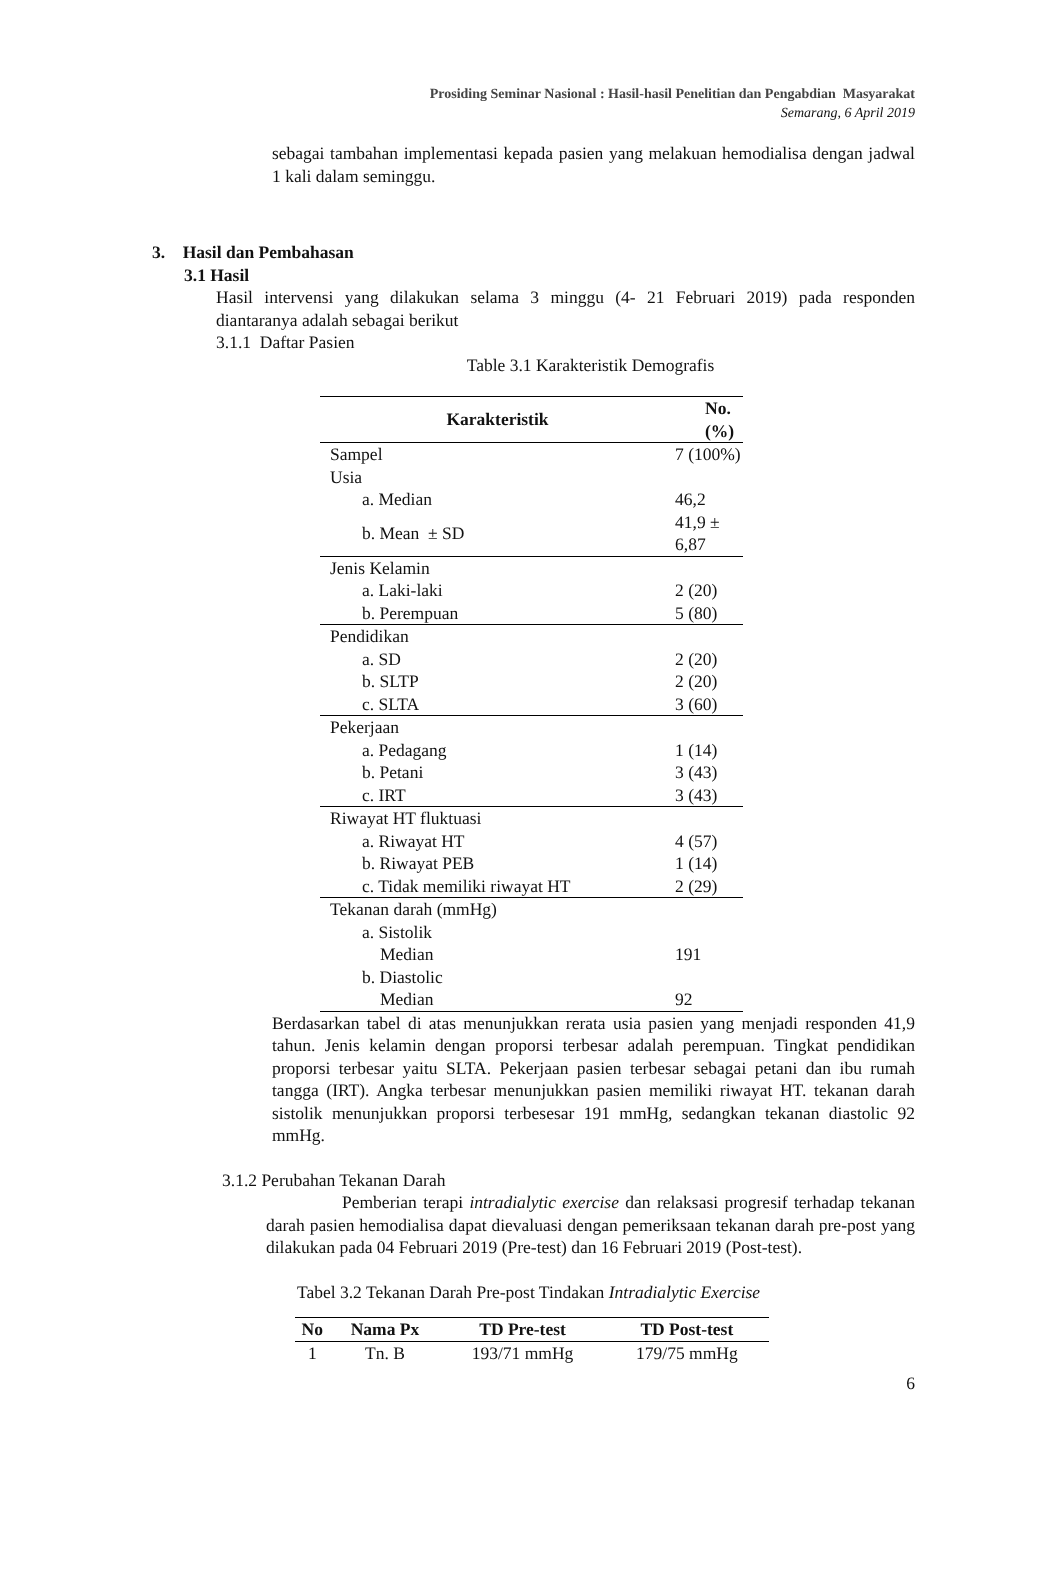Prosiding Seminar Nasional : Hasil-hasil Penelitian dan Pengabdian Masyarakat
Semarang, 6 April 2019
sebagai tambahan implementasi kepada pasien yang melakuan hemodialisa dengan jadwal 1 kali dalam seminggu.
3. Hasil dan Pembahasan
3.1 Hasil
Hasil intervensi yang dilakukan selama 3 minggu (4- 21 Februari 2019) pada responden diantaranya adalah sebagai berikut
3.1.1 Daftar Pasien
Table 3.1 Karakteristik Demografis
| Karakteristik | No. (%) |
| --- | --- |
| Sampel | 7 (100%) |
| Usia | |
| a. Median | 46,2 |
| b. Mean ± SD | 41,9 ± 6,87 |
| Jenis Kelamin | |
| a. Laki-laki | 2 (20) |
| b. Perempuan | 5 (80) |
| Pendidikan | |
| a. SD | 2 (20) |
| b. SLTP | 2 (20) |
| c. SLTA | 3 (60) |
| Pekerjaan | |
| a. Pedagang | 1 (14) |
| b. Petani | 3 (43) |
| c. IRT | 3 (43) |
| Riwayat HT fluktuasi | |
| a. Riwayat HT | 4 (57) |
| b. Riwayat PEB | 1 (14) |
| c. Tidak memiliki riwayat HT | 2 (29) |
| Tekanan darah (mmHg) | |
| a. Sistolik | |
| Median | 191 |
| b. Diastolic | |
| Median | 92 |
Berdasarkan tabel di atas menunjukkan rerata usia pasien yang menjadi responden 41,9 tahun. Jenis kelamin dengan proporsi terbesar adalah perempuan. Tingkat pendidikan proporsi terbesar yaitu SLTA. Pekerjaan pasien terbesar sebagai petani dan ibu rumah tangga (IRT). Angka terbesar menunjukkan pasien memiliki riwayat HT. tekanan darah sistolik menunjukkan proporsi terbesesar 191 mmHg, sedangkan tekanan diastolic 92 mmHg.
3.1.2 Perubahan Tekanan Darah
Pemberian terapi intradialytic exercise dan relaksasi progresif terhadap tekanan darah pasien hemodialisa dapat dievaluasi dengan pemeriksaan tekanan darah pre-post yang dilakukan pada 04 Februari 2019 (Pre-test) dan 16 Februari 2019 (Post-test).
Tabel 3.2 Tekanan Darah Pre-post Tindakan Intradialytic Exercise
| No | Nama Px | TD Pre-test | TD Post-test |
| --- | --- | --- | --- |
| 1 | Tn. B | 193/71 mmHg | 179/75 mmHg |
6